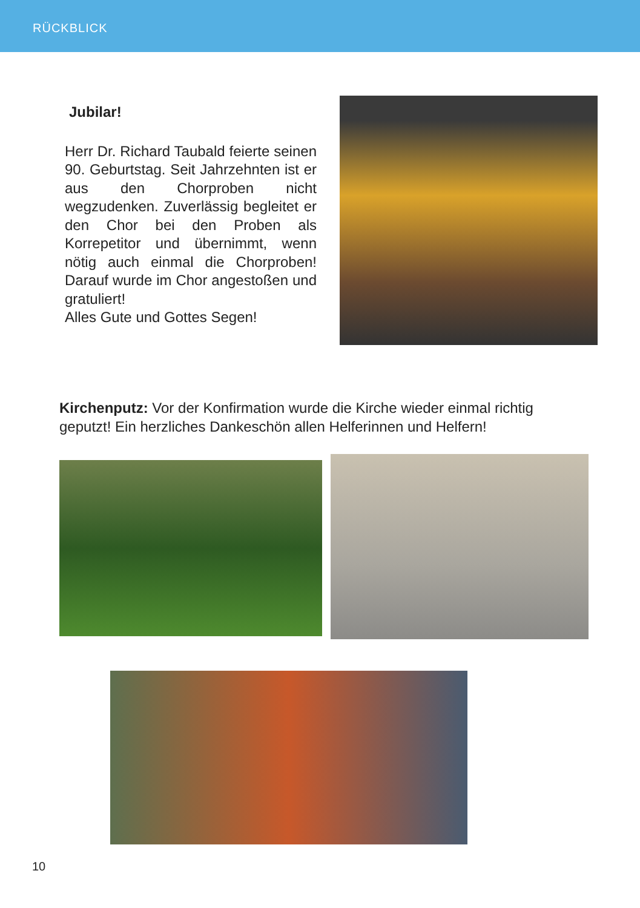RÜCKBLICK
Jubilar!
Herr Dr. Richard Taubald feierte seinen 90. Geburtstag. Seit Jahrzehnten ist er aus den Chorproben nicht wegzudenken. Zuverlässig begleitet er den Chor bei den Proben als Korrepetitor und übernimmt, wenn nötig auch einmal die Chorproben! Darauf wurde im Chor angestoßen und gratuliert!
Alles Gute und Gottes Segen!
Kirchenputz: Vor der Konfirmation wurde die Kirche wieder einmal richtig geputzt! Ein herzliches Dankeschön allen Helferinnen und Helfern!
10